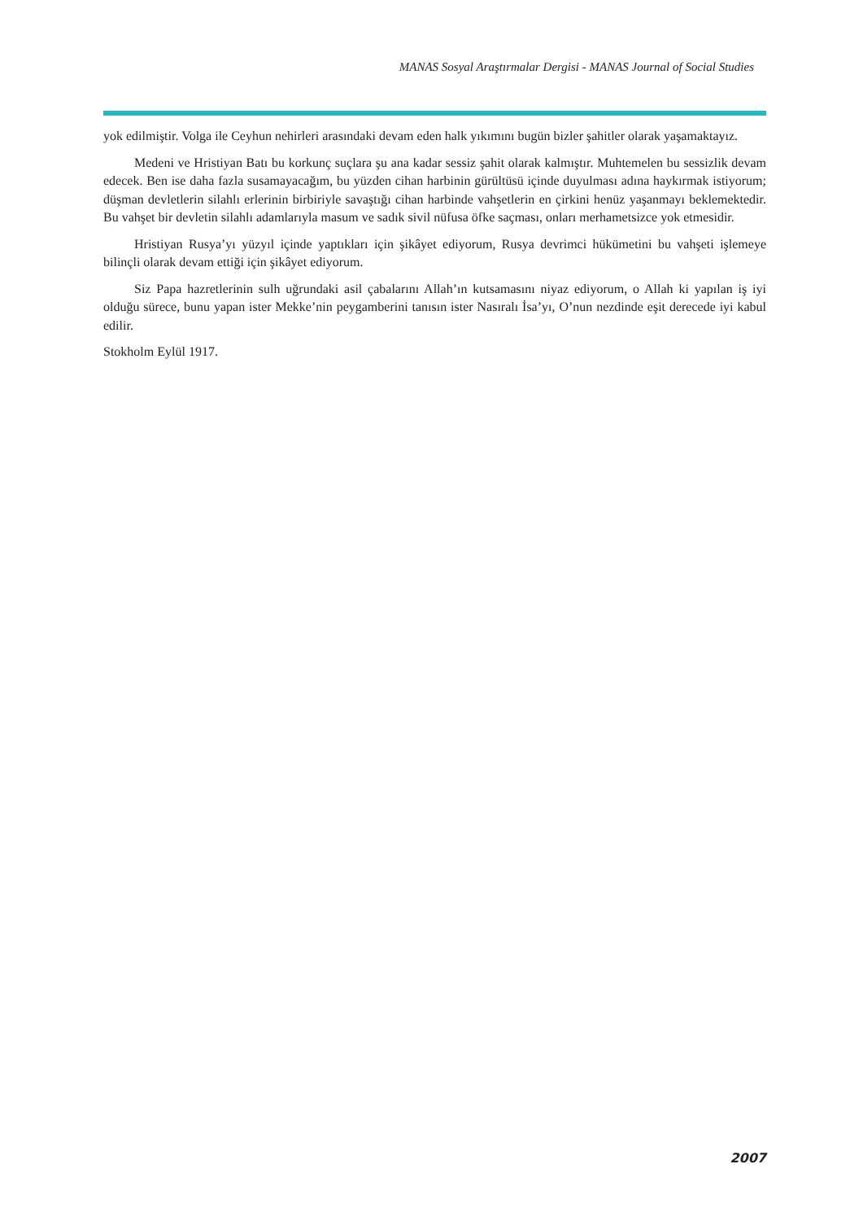MANAS Sosyal Araştırmalar Dergisi - MANAS Journal of Social Studies
yok edilmiştir. Volga ile Ceyhun nehirleri arasındaki devam eden halk yıkımını bugün bizler şahitler olarak yaşamaktayız.
Medeni ve Hristiyan Batı bu korkunç suçlara şu ana kadar sessiz şahit olarak kalmıştır. Muhtemelen bu sessizlik devam edecek. Ben ise daha fazla susamayacağım, bu yüzden cihan harbinin gürültüsü içinde duyulması adına haykırmak istiyorum; düşman devletlerin silahlı erlerinin birbiriyle savaştığı cihan harbinde vahşetlerin en çirkini henüz yaşanmayı beklemektedir. Bu vahşet bir devletin silahlı adamlarıyla masum ve sadık sivil nüfusa öfke saçması, onları merhametsizce yok etmesidir.
Hristiyan Rusya’yı yüzyıl içinde yaptıkları için şikâyet ediyorum, Rusya devrimci hükümetini bu vahşeti işlemeye bilinçli olarak devam ettiği için şikâyet ediyorum.
Siz Papa hazretlerinin sulh uğrundaki asil çabalarını Allah’ın kutsamasını niyaz ediyorum, o Allah ki yapılan iş iyi olduğu sürece, bunu yapan ister Mekke’nin peygamberini tanısın ister Nasıralı İsa’yı, O’nun nezdinde eşit derecede iyi kabul edilir.
Stokholm Eylül 1917.
2007